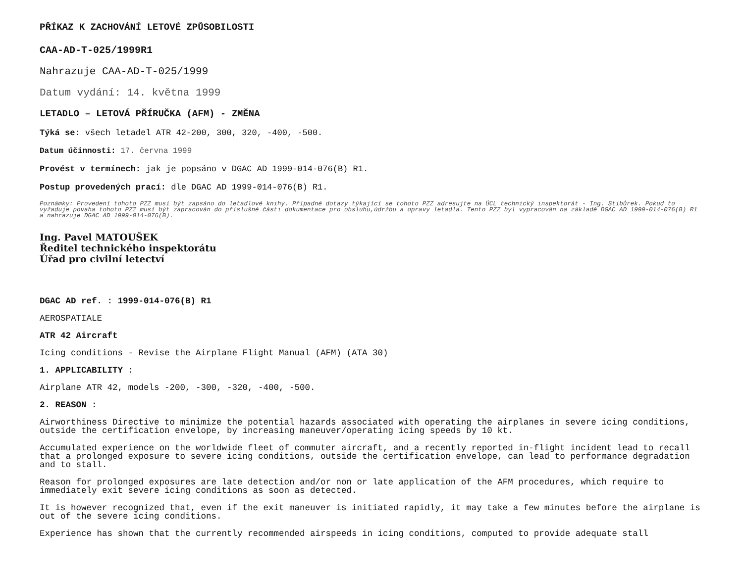PŘÍKAZ K ZACHOVÁNÍ LETOVÉ ZPŮSOBILOSTI
CAA-AD-T-025/1999R1
Nahrazuje CAA-AD-T-025/1999
Datum vydání: 14. května 1999
LETADLO – LETOVÁ PŘÍRUČKA (AFM) - ZMĚNA
Týká se: všech letadel ATR 42-200, 300, 320, -400, -500.
Datum účinnosti: 17. června 1999
Provést v termínech: jak je popsáno v DGAC AD 1999-014-076(B) R1.
Postup provedených prací: dle DGAC AD 1999-014-076(B) R1.
Poznámky: Provedení tohoto PZZ musí být zapsáno do letadlové knihy. Případné dotazy týkající se tohoto PZZ adresujte na ÚCL technický inspektorát - Ing. Stibůrek. Pokud to vyžaduje povaha tohoto PZZ musí být zapracován do příslušné části dokumentace pro obsluhu,údržbu a opravy letadla. Tento PZZ byl vypracován na základě DGAC AD 1999-014-076(B) R1 a nahrazuje DGAC AD 1999-014-076(B).
Ing. Pavel MATOUŠEK
Ředitel technického inspektorátu
Úřad pro civilní letectví
DGAC AD ref. : 1999-014-076(B) R1
AEROSPATIALE
ATR 42 Aircraft
Icing conditions - Revise the Airplane Flight Manual (AFM) (ATA 30)
1. APPLICABILITY :
Airplane ATR 42, models -200, -300, -320, -400, -500.
2. REASON :
Airworthiness Directive to minimize the potential hazards associated with operating the airplanes in severe icing conditions, outside the certification envelope, by increasing maneuver/operating icing speeds by 10 kt.
Accumulated experience on the worldwide fleet of commuter aircraft, and a recently reported in-flight incident lead to recall that a prolonged exposure to severe icing conditions, outside the certification envelope, can lead to performance degradation and to stall.
Reason for prolonged exposures are late detection and/or non or late application of the AFM procedures, which require to immediately exit severe icing conditions as soon as detected.
It is however recognized that, even if the exit maneuver is initiated rapidly, it may take a few minutes before the airplane is out of the severe icing conditions.
Experience has shown that the currently recommended airspeeds in icing conditions, computed to provide adequate stall